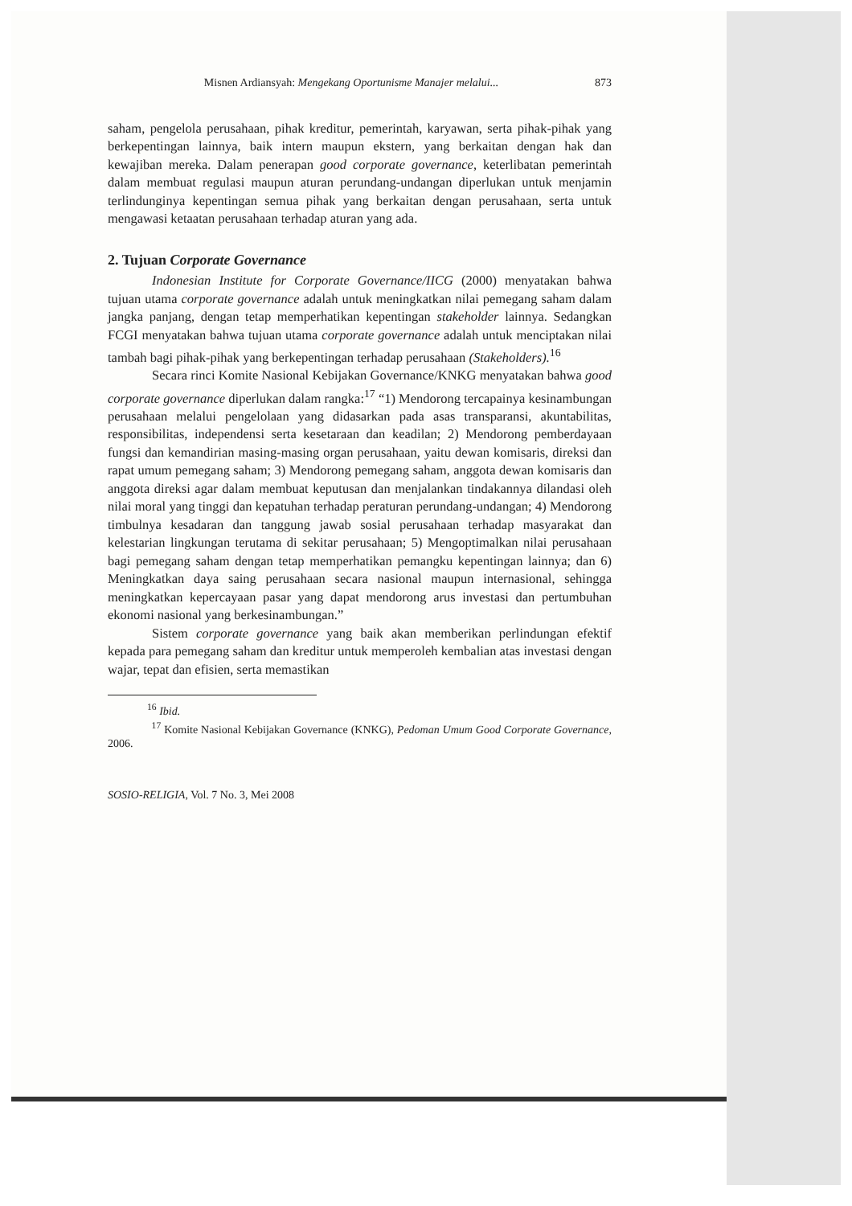Misnen Ardiansyah: Mengekang Oportunisme Manajer melalui... 873
saham, pengelola perusahaan, pihak kreditur, pemerintah, karyawan, serta pihak-pihak yang berkepentingan lainnya, baik intern maupun ekstern, yang berkaitan dengan hak dan kewajiban mereka. Dalam penerapan good corporate governance, keterlibatan pemerintah dalam membuat regulasi maupun aturan perundang-undangan diperlukan untuk menjamin terlindunginya kepentingan semua pihak yang berkaitan dengan perusahaan, serta untuk mengawasi ketaatan perusahaan terhadap aturan yang ada.
2. Tujuan Corporate Governance
Indonesian Institute for Corporate Governance/IICG (2000) menyatakan bahwa tujuan utama corporate governance adalah untuk meningkatkan nilai pemegang saham dalam jangka panjang, dengan tetap memperhatikan kepentingan stakeholder lainnya. Sedangkan FCGI menyatakan bahwa tujuan utama corporate governance adalah untuk menciptakan nilai tambah bagi pihak-pihak yang berkepentingan terhadap perusahaan (Stakeholders).<sup>16</sup>
Secara rinci Komite Nasional Kebijakan Governance/KNKG menyatakan bahwa good corporate governance diperlukan dalam rangka:<sup>17</sup> “1) Mendorong tercapainya kesinambungan perusahaan melalui pengelolaan yang didasarkan pada asas transparansi, akuntabilitas, responsibilitas, independensi serta kesetaraan dan keadilan; 2) Mendorong pemberdayaan fungsi dan kemandirian masing-masing organ perusahaan, yaitu dewan komisaris, direksi dan rapat umum pemegang saham; 3) Mendorong pemegang saham, anggota dewan komisaris dan anggota direksi agar dalam membuat keputusan dan menjalankan tindakannya dilandasi oleh nilai moral yang tinggi dan kepatuhan terhadap peraturan perundang-undangan; 4) Mendorong timbulnya kesadaran dan tanggung jawab sosial perusahaan terhadap masyarakat dan kelestarian lingkungan terutama di sekitar perusahaan; 5) Mengoptimalkan nilai perusahaan bagi pemegang saham dengan tetap memperhatikan pemangku kepentingan lainnya; dan 6) Meningkatkan daya saing perusahaan secara nasional maupun internasional, sehingga meningkatkan kepercayaan pasar yang dapat mendorong arus investasi dan pertumbuhan ekonomi nasional yang berkesinambungan.”
Sistem corporate governance yang baik akan memberikan perlindungan efektif kepada para pemegang saham dan kreditur untuk memperoleh kembalian atas investasi dengan wajar, tepat dan efisien, serta memastikan
<sup>16</sup> Ibid.
<sup>17</sup> Komite Nasional Kebijakan Governance (KNKG), Pedoman Umum Good Corporate Governance, 2006.
SOSIO-RELIGIA, Vol. 7 No. 3, Mei 2008